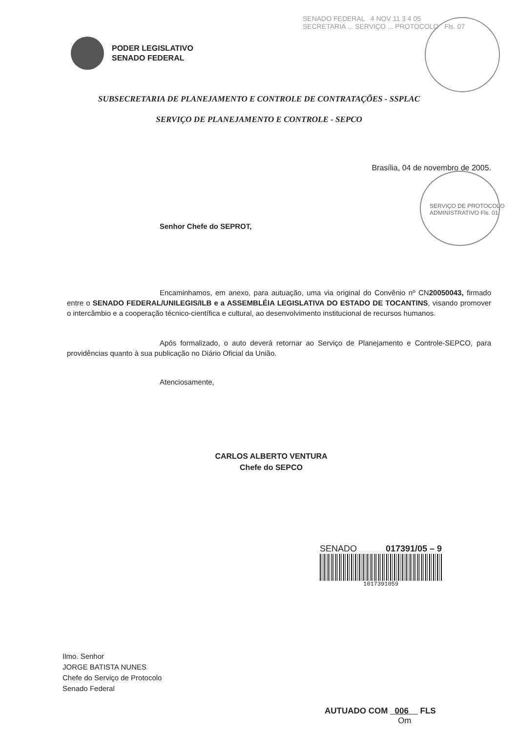SENADO FEDERAL 4 NOV 11 3 4 05
SECRETARIA ... SERVIÇO ... PROTOCOLO Fls. 07
PODER LEGISLATIVO
SENADO FEDERAL
SUBSECRETARIA DE PLANEJAMENTO E CONTROLE DE CONTRATAÇÕES - SSPLAC
SERVIÇO DE PLANEJAMENTO E CONTROLE - SEPCO
Brasília, 04 de novembro de 2005.
SERVIÇO DE PROTOCOLO ADMINISTRATIVO Fls. 01
Senhor Chefe do SEPROT,
Encaminhamos, em anexo, para autuação, uma via original do Convênio nº CN20050043, firmado entre o SENADO FEDERAL/UNILEGIS/ILB e a ASSEMBLÉIA LEGISLATIVA DO ESTADO DE TOCANTINS, visando promover o intercâmbio e a cooperação técnico-científica e cultural, ao desenvolvimento institucional de recursos humanos.
Após formalizado, o auto deverá retornar ao Serviço de Planejamento e Controle-SEPCO, para providências quanto à sua publicação no Diário Oficial da União.
Atenciosamente,
CARLOS ALBERTO VENTURA
Chefe do SEPCO
SENADO 017391/05 – 9
1017391059
Ilmo. Senhor
JORGE BATISTA NUNES
Chefe do Serviço de Protocolo
Senado Federal
AUTUADO COM 006 FLS
Om